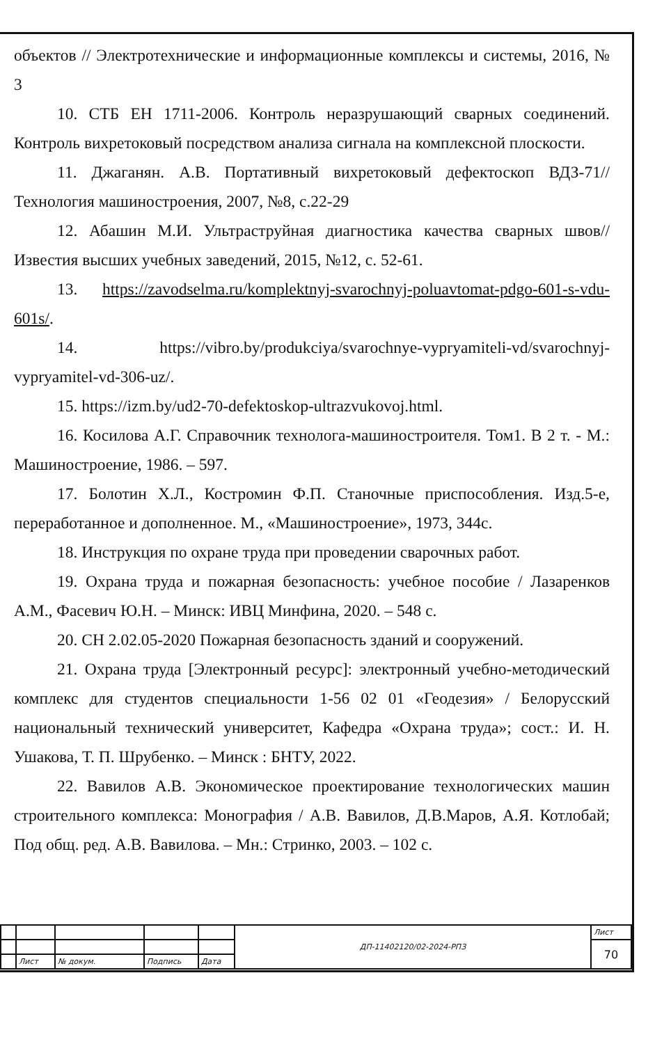объектов // Электротехнические и информационные комплексы и системы, 2016, № 3
10. СТБ ЕН 1711-2006. Контроль неразрушающий сварных соединений. Контроль вихретоковый посредством анализа сигнала на комплексной плоскости.
11. Джаганян. А.В. Портативный вихретоковый дефектоскоп ВДЗ-71// Технология машиностроения, 2007, №8, с.22-29
12. Абашин М.И. Ультраструйная диагностика качества сварных швов// Известия высших учебных заведений, 2015, №12, с. 52-61.
13. https://zavodselma.ru/komplektnyj-svarochnyj-poluavtomat-pdgo-601-s-vdu-601s/.
14. https://vibro.by/produkciya/svarochnye-vypryamiteli-vd/svarochnyj-vypryamitel-vd-306-uz/.
15. https://izm.by/ud2-70-defektoskop-ultrazvukovoj.html.
16. Косилова А.Г. Справочник технолога-машиностроителя. Том1. В 2 т. - М.: Машиностроение, 1986. – 597.
17. Болотин Х.Л., Костромин Ф.П. Станочные приспособления. Изд.5-е, переработанное и дополненное. М., «Машиностроение», 1973, 344с.
18. Инструкция по охране труда при проведении сварочных работ.
19. Охрана труда и пожарная безопасность: учебное пособие / Лазаренков А.М., Фасевич Ю.Н. – Минск: ИВЦ Минфина, 2020. – 548 с.
20. СН 2.02.05-2020 Пожарная безопасность зданий и сооружений.
21. Охрана труда [Электронный ресурс]: электронный учебно-методический комплекс для студентов специальности 1-56 02 01 «Геодезия» / Белорусский национальный технический университет, Кафедра «Охрана труда»; сост.: И. Н. Ушакова, Т. П. Шрубенко. – Минск : БНТУ, 2022.
22. Вавилов А.В. Экономическое проектирование технологических машин строительного комплекса: Монография / А.В. Вавилов, Д.В.Маров, А.Я. Котлобай; Под общ. ред. А.В. Вавилова. – Мн.: Стринко, 2003. – 102 с.
| | | | | | ДП-11402120/02-2024-РПЗ | Лист |
| | | | | | | 70 |
| | Лист | № докум. | Подпись | Дата | | |